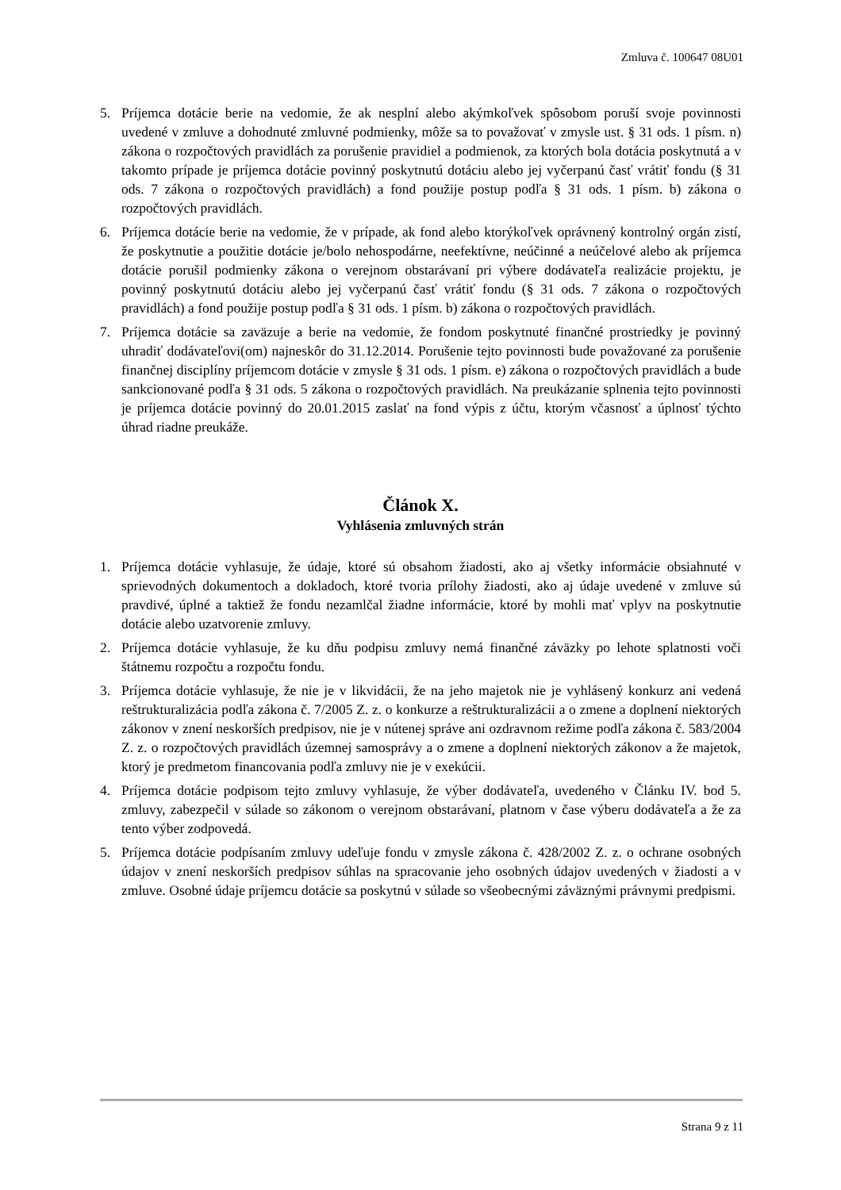Zmluva č. 100647 08U01
5. Príjemca dotácie berie na vedomie, že ak nesplní alebo akýmkoľvek spôsobom poruší svoje povinnosti uvedené v zmluve a dohodnuté zmluvné podmienky, môže sa to považovať v zmysle ust. § 31 ods. 1 písm. n) zákona o rozpočtových pravidlách za porušenie pravidiel a podmienok, za ktorých bola dotácia poskytnutá a v takomto prípade je príjemca dotácie povinný poskytnutú dotáciu alebo jej vyčerpanú časť vrátiť fondu (§ 31 ods. 7 zákona o rozpočtových pravidlách) a fond použije postup podľa § 31 ods. 1 písm. b) zákona o rozpočtových pravidlách.
6. Príjemca dotácie berie na vedomie, že v prípade, ak fond alebo ktorýkoľvek oprávnený kontrolný orgán zistí, že poskytnutie a použitie dotácie je/bolo nehospodárne, neefektívne, neúčinné a neúčelové alebo ak príjemca dotácie porušil podmienky zákona o verejnom obstarávaní pri výbere dodávateľa realizácie projektu, je povinný poskytnutú dotáciu alebo jej vyčerpanú časť vrátiť fondu (§ 31 ods. 7 zákona o rozpočtových pravidlách) a fond použije postup podľa § 31 ods. 1 písm. b) zákona o rozpočtových pravidlách.
7. Príjemca dotácie sa zaväzuje a berie na vedomie, že fondom poskytnuté finančné prostriedky je povinný uhradiť dodávateľovi(om) najneskôr do 31.12.2014. Porušenie tejto povinnosti bude považované za porušenie finančnej disciplíny príjemcom dotácie v zmysle § 31 ods. 1 písm. e) zákona o rozpočtových pravidlách a bude sankcionované podľa § 31 ods. 5 zákona o rozpočtových pravidlách. Na preukázanie splnenia tejto povinnosti je príjemca dotácie povinný do 20.01.2015 zaslať na fond výpis z účtu, ktorým včasnosť a úplnosť týchto úhrad riadne preukáže.
Článok X.
Vyhlásenia zmluvných strán
1. Príjemca dotácie vyhlasuje, že údaje, ktoré sú obsahom žiadosti, ako aj všetky informácie obsiahnuté v sprievodných dokumentoch a dokladoch, ktoré tvoria prílohy žiadosti, ako aj údaje uvedené v zmluve sú pravdivé, úplné a taktiež že fondu nezamlčal žiadne informácie, ktoré by mohli mať vplyv na poskytnutie dotácie alebo uzatvorenie zmluvy.
2. Príjemca dotácie vyhlasuje, že ku dňu podpisu zmluvy nemá finančné záväzky po lehote splatnosti voči štátnemu rozpočtu a rozpočtu fondu.
3. Príjemca dotácie vyhlasuje, že nie je v likvidácii, že na jeho majetok nie je vyhlásený konkurz ani vedená reštrukturalizácia podľa zákona č. 7/2005 Z. z. o konkurze a reštrukturalizácii a o zmene a doplnení niektorých zákonov v znení neskorších predpisov, nie je v nútenej správe ani ozdravnom režime podľa zákona č. 583/2004 Z. z. o rozpočtových pravidlách územnej samosprávy a o zmene a doplnení niektorých zákonov a že majetok, ktorý je predmetom financovania podľa zmluvy nie je v exekúcii.
4. Príjemca dotácie podpisom tejto zmluvy vyhlasuje, že výber dodávateľa, uvedeného v Článku IV. bod 5. zmluvy, zabezpečil v súlade so zákonom o verejnom obstarávaní, platnom v čase výberu dodávateľa a že za tento výber zodpovedá.
5. Príjemca dotácie podpísaním zmluvy udeľuje fondu v zmysle zákona č. 428/2002 Z. z. o ochrane osobných údajov v znení neskorších predpisov súhlas na spracovanie jeho osobných údajov uvedených v žiadosti a v zmluve. Osobné údaje príjemcu dotácie sa poskytnú v súlade so všeobecnými záväznými právnymi predpismi.
Strana 9 z 11